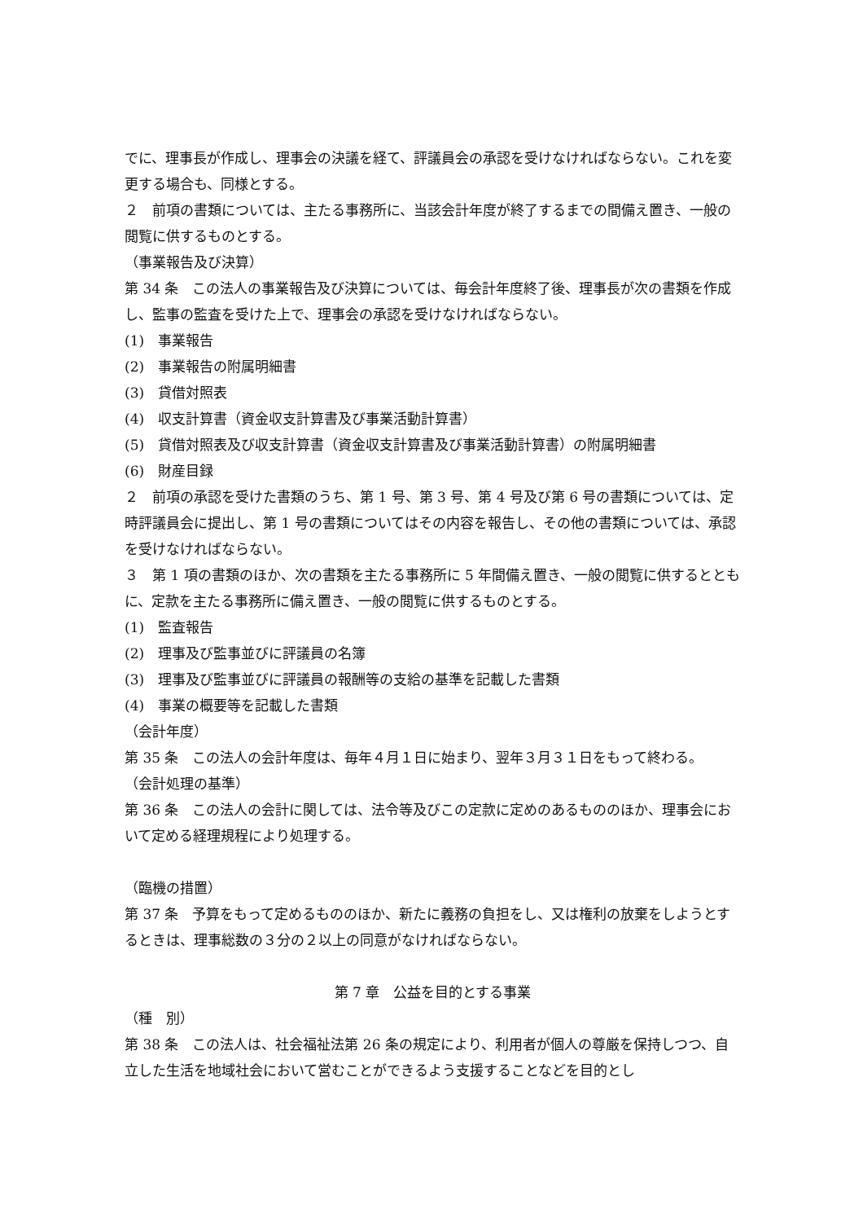でに、理事長が作成し、理事会の決議を経て、評議員会の承認を受けなければならない。これを変更する場合も、同様とする。
２　前項の書類については、主たる事務所に、当該会計年度が終了するまでの間備え置き、一般の閲覧に供するものとする。
（事業報告及び決算）
第 34 条　この法人の事業報告及び決算については、毎会計年度終了後、理事長が次の書類を作成し、監事の監査を受けた上で、理事会の承認を受けなければならない。
(1)　事業報告
(2)　事業報告の附属明細書
(3)　貸借対照表
(4)　収支計算書（資金収支計算書及び事業活動計算書）
(5)　貸借対照表及び収支計算書（資金収支計算書及び事業活動計算書）の附属明細書
(6)　財産目録
２　前項の承認を受けた書類のうち、第 1 号、第 3 号、第 4 号及び第 6 号の書類については、定時評議員会に提出し、第 1 号の書類についてはその内容を報告し、その他の書類については、承認を受けなければならない。
３　第 1 項の書類のほか、次の書類を主たる事務所に 5 年間備え置き、一般の閲覧に供するとともに、定款を主たる事務所に備え置き、一般の閲覧に供するものとする。
(1)　監査報告
(2)　理事及び監事並びに評議員の名簿
(3)　理事及び監事並びに評議員の報酬等の支給の基準を記載した書類
(4)　事業の概要等を記載した書類
（会計年度）
第 35 条　この法人の会計年度は、毎年４月１日に始まり、翌年３月３１日をもって終わる。
（会計処理の基準）
第 36 条　この法人の会計に関しては、法令等及びこの定款に定めのあるもののほか、理事会において定める経理規程により処理する。
（臨機の措置）
第 37 条　予算をもって定めるもののほか、新たに義務の負担をし、又は権利の放棄をしようとするときは、理事総数の３分の２以上の同意がなければならない。
第 7 章　公益を目的とする事業
（種　別）
第 38 条　この法人は、社会福祉法第 26 条の規定により、利用者が個人の尊厳を保持しつつ、自立した生活を地域社会において営むことができるよう支援することなどを目的とし